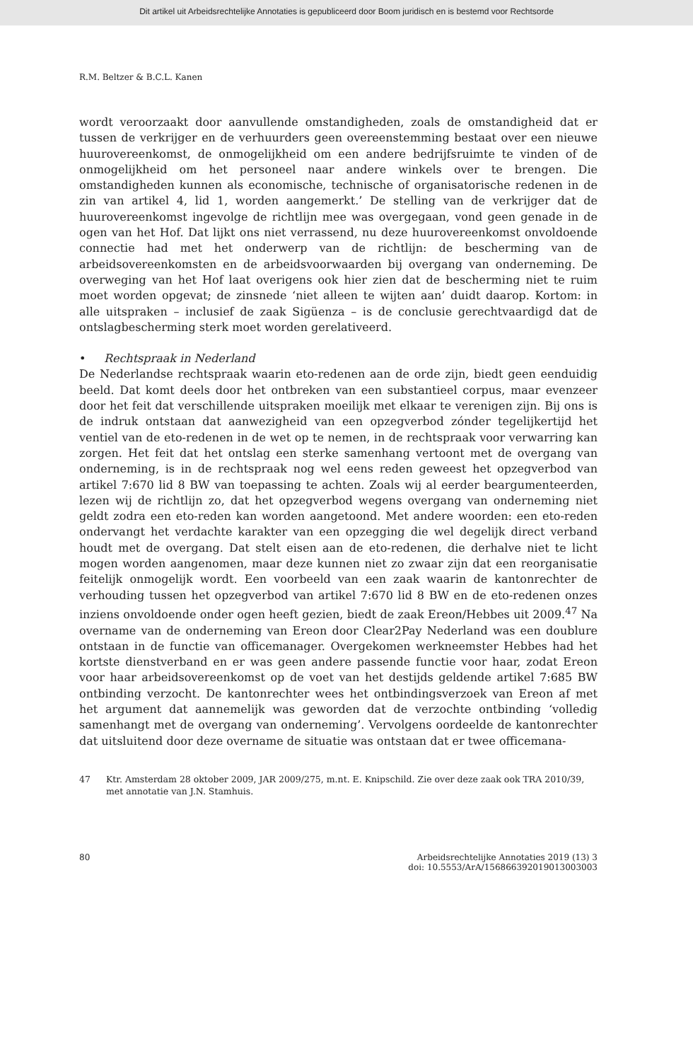Dit artikel uit Arbeidsrechtelijke Annotaties is gepubliceerd door Boom juridisch en is bestemd voor Rechtsorde
R.M. Beltzer & B.C.L. Kanen
wordt veroorzaakt door aanvullende omstandigheden, zoals de omstandigheid dat er tussen de verkrijger en de verhuurders geen overeenstemming bestaat over een nieuwe huurovereenkomst, de onmogelijkheid om een andere bedrijfsruimte te vinden of de onmogelijkheid om het personeel naar andere winkels over te brengen. Die omstandigheden kunnen als economische, technische of organisatorische redenen in de zin van artikel 4, lid 1, worden aangemerkt.’ De stelling van de verkrijger dat de huurovereenkomst ingevolge de richtlijn mee was overgegaan, vond geen genade in de ogen van het Hof. Dat lijkt ons niet verrassend, nu deze huurovereenkomst onvoldoende connectie had met het onderwerp van de richtlijn: de bescherming van de arbeidsovereenkomsten en de arbeidsvoorwaarden bij overgang van onderneming. De overweging van het Hof laat overigens ook hier zien dat de bescherming niet te ruim moet worden opgevat; de zinsnede ‘niet alleen te wijten aan’ duidt daarop. Kortom: in alle uitspraken – inclusief de zaak Sigüenza – is de conclusie gerechtvaardigd dat de ontslagbescherming sterk moet worden gerelativeerd.
• Rechtspraak in Nederland
De Nederlandse rechtspraak waarin eto-redenen aan de orde zijn, biedt geen eenduidig beeld. Dat komt deels door het ontbreken van een substantieel corpus, maar evenzeer door het feit dat verschillende uitspraken moeilijk met elkaar te verenigen zijn. Bij ons is de indruk ontstaan dat aanwezigheid van een opzegverbod zónder tegelijkertijd het ventiel van de eto-redenen in de wet op te nemen, in de rechtspraak voor verwarring kan zorgen. Het feit dat het ontslag een sterke samenhang vertoont met de overgang van onderneming, is in de rechtspraak nog wel eens reden geweest het opzegverbod van artikel 7:670 lid 8 BW van toepassing te achten. Zoals wij al eerder beargumenteerden, lezen wij de richtlijn zo, dat het opzegverbod wegens overgang van onderneming niet geldt zodra een eto-reden kan worden aangetoond. Met andere woorden: een eto-reden ondervangt het verdachte karakter van een opzegging die wel degelijk direct verband houdt met de overgang. Dat stelt eisen aan de eto-redenen, die derhalve niet te licht mogen worden aangenomen, maar deze kunnen niet zo zwaar zijn dat een reorganisatie feitelijk onmogelijk wordt. Een voorbeeld van een zaak waarin de kantonrechter de verhouding tussen het opzegverbod van artikel 7:670 lid 8 BW en de eto-redenen onzes inziens onvoldoende onder ogen heeft gezien, biedt de zaak Ereon/Hebbes uit 2009.<sup>47</sup> Na overname van de onderneming van Ereon door Clear2Pay Nederland was een doublure ontstaan in de functie van officemanager. Overgekomen werkneemster Hebbes had het kortste dienstverband en er was geen andere passende functie voor haar, zodat Ereon voor haar arbeidsovereenkomst op de voet van het destijds geldende artikel 7:685 BW ontbinding verzocht. De kantonrechter wees het ontbindingsverzoek van Ereon af met het argument dat aannemelijk was geworden dat de verzochte ontbinding ‘volledig samenhangt met de overgang van onderneming’. Vervolgens oordeelde de kantonrechter dat uitsluitend door deze overname de situatie was ontstaan dat er twee officemana-
47 Ktr. Amsterdam 28 oktober 2009, JAR 2009/275, m.nt. E. Knipschild. Zie over deze zaak ook TRA 2010/39, met annotatie van J.N. Stamhuis.
80 Arbeidsrechtelijke Annotaties 2019 (13) 3
doi: 10.5553/ArA/156866392019013003003